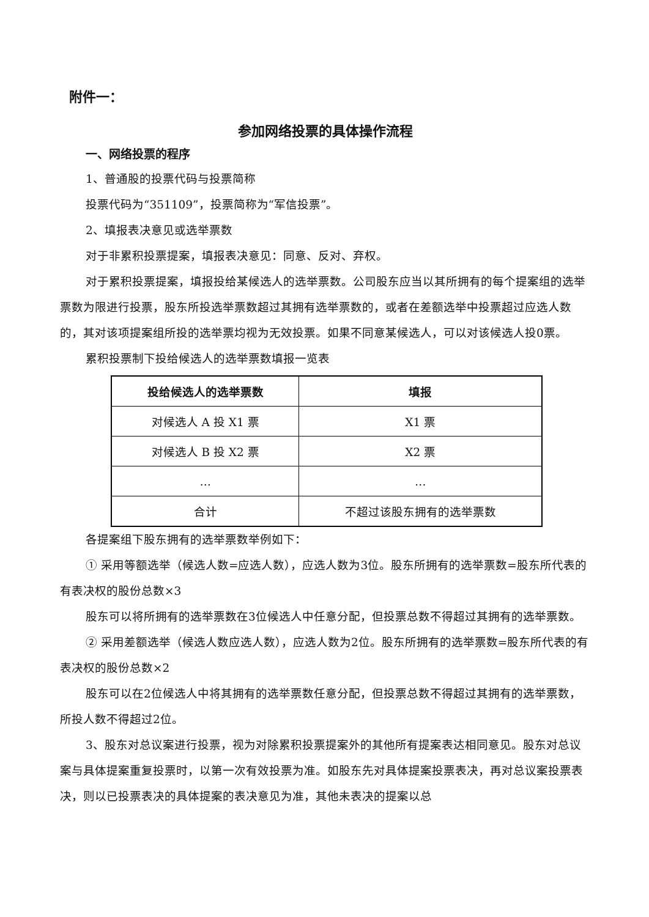附件一：
参加网络投票的具体操作流程
一、网络投票的程序
1、普通股的投票代码与投票简称
投票代码为“351109”，投票简称为“军信投票”。
2、填报表决意见或选举票数
对于非累积投票提案，填报表决意见：同意、反对、弃权。
对于累积投票提案，填报投给某候选人的选举票数。公司股东应当以其所拥有的每个提案组的选举票数为限进行投票，股东所投选举票数超过其拥有选举票数的，或者在差额选举中投票超过应选人数的，其对该项提案组所投的选举票均视为无效投票。如果不同意某候选人，可以对该候选人投0票。
累积投票制下投给候选人的选举票数填报一览表
| 投给候选人的选举票数 | 填报 |
| --- | --- |
| 对候选人 A 投 X1 票 | X1 票 |
| 对候选人 B 投 X2 票 | X2 票 |
| … | … |
| 合计 | 不超过该股东拥有的选举票数 |
各提案组下股东拥有的选举票数举例如下：
① 采用等额选举（候选人数=应选人数），应选人数为3位。股东所拥有的选举票数=股东所代表的有表决权的股份总数×3
股东可以将所拥有的选举票数在3位候选人中任意分配，但投票总数不得超过其拥有的选举票数。
② 采用差额选举（候选人数应选人数），应选人数为2位。股东所拥有的选举票数=股东所代表的有表决权的股份总数×2
股东可以在2位候选人中将其拥有的选举票数任意分配，但投票总数不得超过其拥有的选举票数，所投人数不得超过2位。
3、股东对总议案进行投票，视为对除累积投票提案外的其他所有提案表达相同意见。股东对总议案与具体提案重复投票时，以第一次有效投票为准。如股东先对具体提案投票表决，再对总议案投票表决，则以已投票表决的具体提案的表决意见为准，其他未表决的提案以总